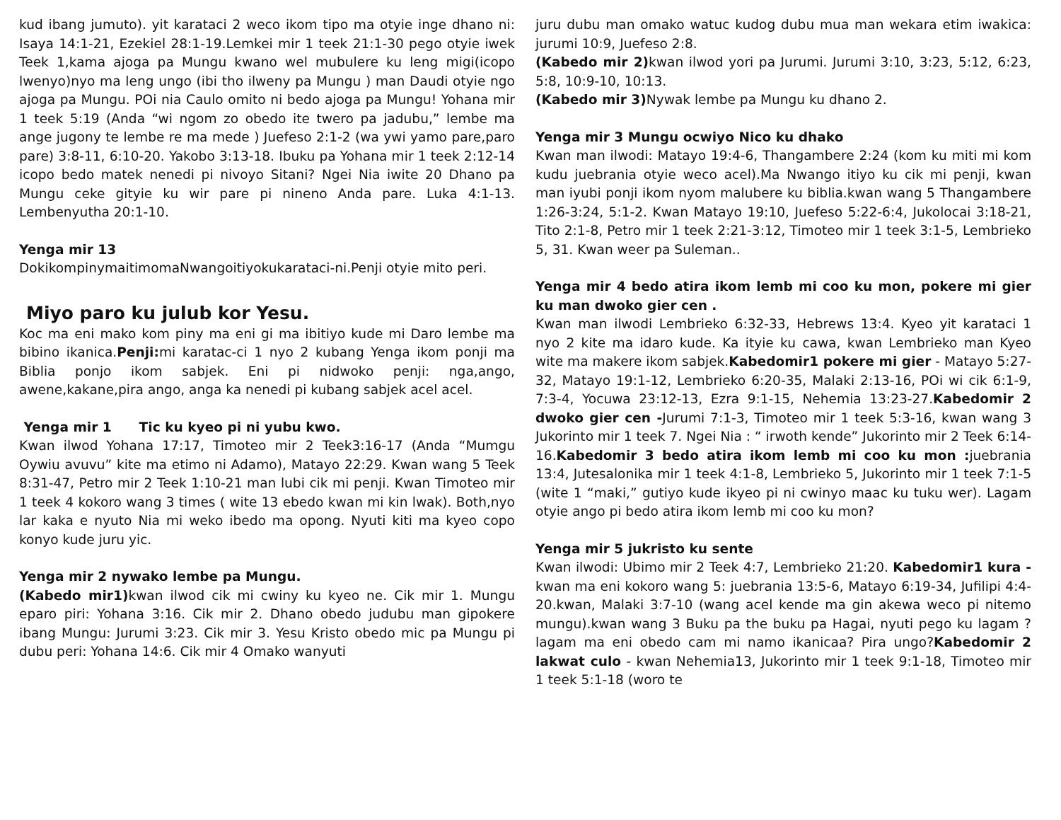kud ibang jumuto). yit karataci 2 weco ikom tipo ma otyie inge dhano ni: Isaya 14:1-21, Ezekiel 28:1-19.Lemkei mir 1 teek 21:1-30 pego otyie iwek Teek 1,kama ajoga pa Mungu kwano wel mubulere ku leng migi(icopo lwenyo)nyo ma leng ungo (ibi tho ilweny pa Mungu ) man Daudi otyie ngo ajoga pa Mungu. POi nia Caulo omito ni bedo ajoga pa Mungu! Yohana mir 1 teek 5:19 (Anda “wi ngom zo obedo ite twero pa jadubu,” lembe ma ange jugony te lembe re ma mede ) Juefeso 2:1-2 (wa ywi yamo pare,paro pare) 3:8-11, 6:10-20. Yakobo 3:13-18. Ibuku pa Yohana mir 1 teek 2:12-14 icopo bedo matek nenedi pi nivoyo Sitani? Ngei Nia iwite 20 Dhano pa Mungu ceke gityie ku wir pare pi nineno Anda pare. Luka 4:1-13. Lembenyutha 20:1-10.
Yenga mir 13
DokikompinymaitimomaNwangoitiyokukarataci-ni.Penji otyie mito peri.
Miyo paro ku julub kor Yesu.
Koc ma eni mako kom piny ma eni gi ma ibitiyo kude mi Daro lembe ma bibino ikanica.Penji: mi karatac-ci 1 nyo 2 kubang Yenga ikom ponji ma Biblia ponjo ikom sabjek. Eni pi nidwoko penji: nga,ango, awene,kakane,pira ango, anga ka nenedi pi kubang sabjek acel acel.
Yenga mir 1 Tic ku kyeo pi ni yubu kwo.
Kwan ilwod Yohana 17:17, Timoteo mir 2 Teek3:16-17 (Anda “Mumgu Oywiu avuvu” kite ma etimo ni Adamo), Matayo 22:29. Kwan wang 5 Teek 8:31-47, Petro mir 2 Teek 1:10-21 man lubi cik mi penji. Kwan Timoteo mir 1 teek 4 kokoro wang 3 times ( wite 13 ebedo kwan mi kin lwak). Both,nyo lar kaka e nyuto Nia mi weko ibedo ma opong. Nyuti kiti ma kyeo copo konyo kude juru yic.
Yenga mir 2 nywako lembe pa Mungu.
(Kabedo mir1) kwan ilwod cik mi cwiny ku kyeo ne. Cik mir 1. Mungu eparo piri: Yohana 3:16. Cik mir 2. Dhano obedo judubu man gipokere ibang Mungu: Jurumi 3:23. Cik mir 3. Yesu Kristo obedo mic pa Mungu pi dubu peri: Yohana 14:6. Cik mir 4 Omako wanyuti
juru dubu man omako watuc kudog dubu mua man wekara etim iwakica: jurumi 10:9, Juefeso 2:8.
(Kabedo mir 2) kwan ilwod yori pa Jurumi. Jurumi 3:10, 3:23, 5:12, 6:23, 5:8, 10:9-10, 10:13.
(Kabedo mir 3) Nywak lembe pa Mungu ku dhano 2.
Yenga mir 3 Mungu ocwiyo Nico ku dhako
Kwan man ilwodi: Matayo 19:4-6, Thangambere 2:24 (kom ku miti mi kom kudu juebrania otyie weco acel).Ma Nwango itiyo ku cik mi penji, kwan man iyubi ponji ikom nyom malubere ku biblia.kwan wang 5 Thangambere 1:26-3:24, 5:1-2. Kwan Matayo 19:10, Juefeso 5:22-6:4, Jukolocai 3:18-21, Tito 2:1-8, Petro mir 1 teek 2:21-3:12, Timoteo mir 1 teek 3:1-5, Lembrieko 5, 31. Kwan weer pa Suleman..
Yenga mir 4 bedo atira ikom lemb mi coo ku mon, pokere mi gier ku man dwoko gier cen .
Kwan man ilwodi Lembrieko 6:32-33, Hebrews 13:4. Kyeo yit karataci 1 nyo 2 kite ma idaro kude. Ka ityie ku cawa, kwan Lembrieko man Kyeo wite ma makere ikom sabjek.Kabedomir1 pokere mi gier - Matayo 5:27-32, Matayo 19:1-12, Lembrieko 6:20-35, Malaki 2:13-16, POi wi cik 6:1-9, 7:3-4, Yocuwa 23:12-13, Ezra 9:1-15, Nehemia 13:23-27.Kabedomir 2 dwoko gier cen -Jurumi 7:1-3, Timoteo mir 1 teek 5:3-16, kwan wang 3 Jukorinto mir 1 teek 7. Ngei Nia : “ irwoth kende” Jukorinto mir 2 Teek 6:14-16.Kabedomir 3 bedo atira ikom lemb mi coo ku mon : juebrania 13:4, Jutesalonika mir 1 teek 4:1-8, Lembrieko 5, Jukorinto mir 1 teek 7:1-5 (wite 1 “maki,” gutiyo kude ikyeo pi ni cwinyo maac ku tuku wer). Lagam otyie ango pi bedo atira ikom lemb mi coo ku mon?
Yenga mir 5 jukristo ku sente
Kwan ilwodi: Ubimo mir 2 Teek 4:7, Lembrieko 21:20. Kabedomir1 kura -kwan ma eni kokoro wang 5: juebrania 13:5-6, Matayo 6:19-34, Jufilipi 4:4-20.kwan, Malaki 3:7-10 (wang acel kende ma gin akewa weco pi nitemo mungu).kwan wang 3 Buku pa the buku pa Hagai, nyuti pego ku lagam ?lagam ma eni obedo cam mi namo ikanicaa? Pira ungo?Kabedomir 2 lakwat culo - kwan Nehemia13, Jukorinto mir 1 teek 9:1-18, Timoteo mir 1 teek 5:1-18 (woro te